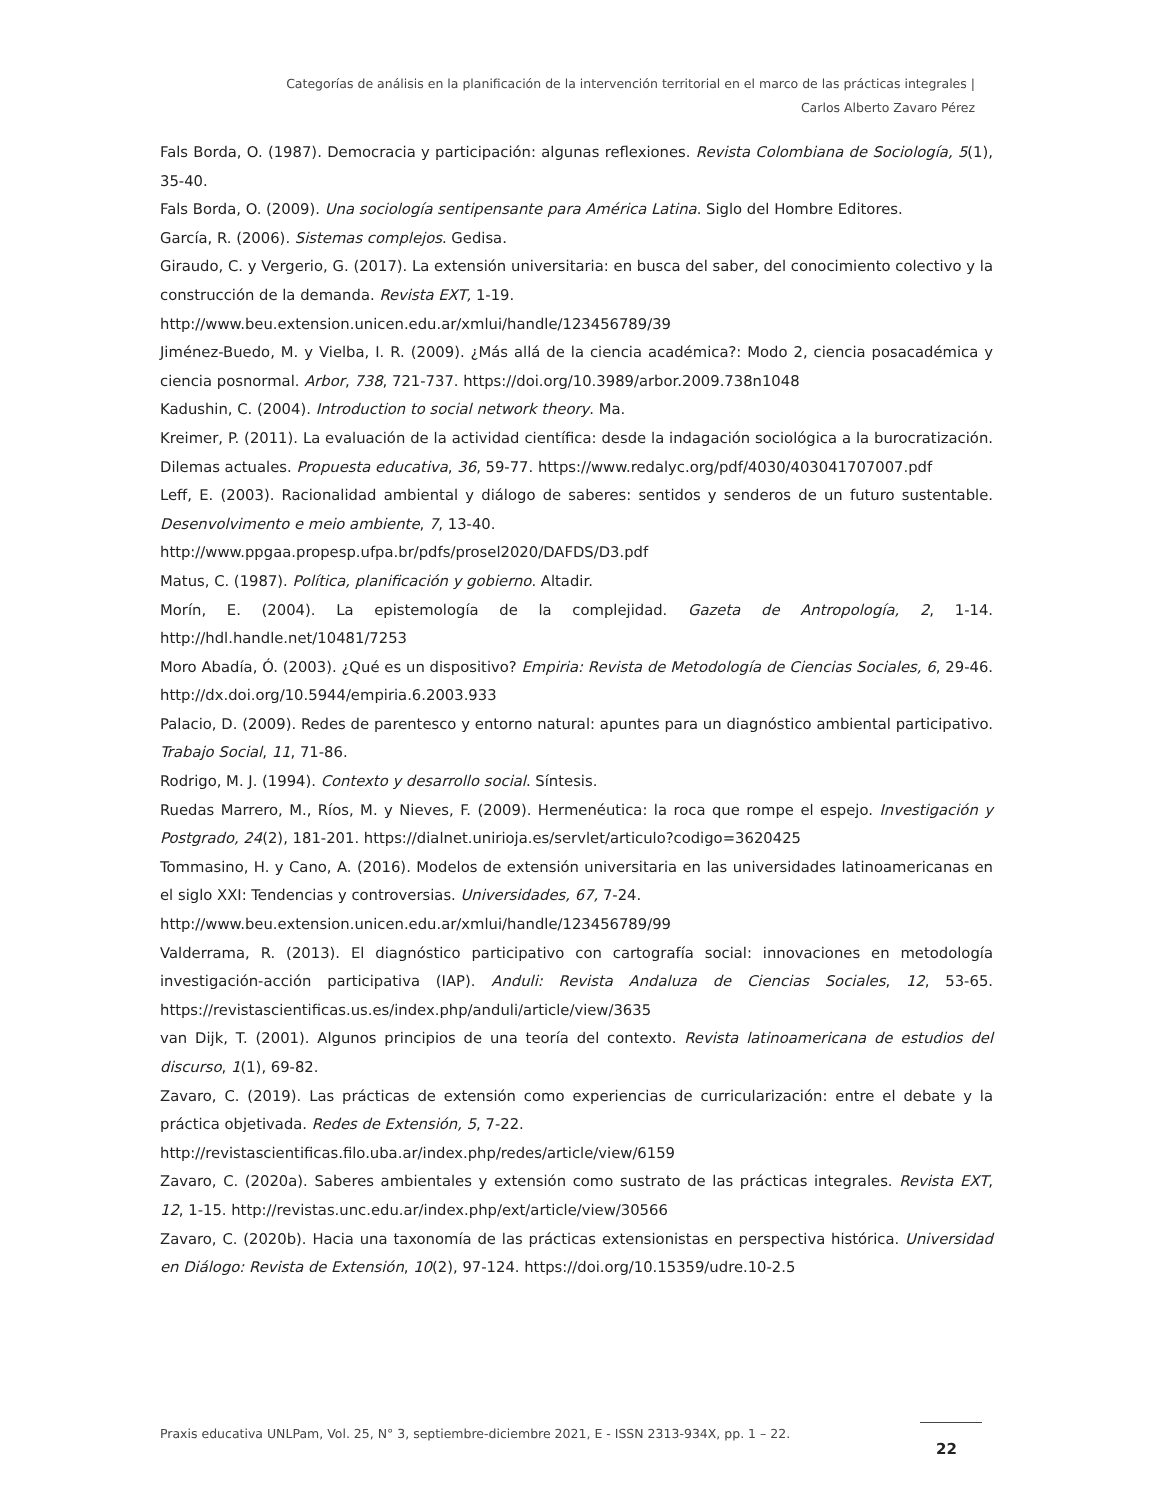Categorías de análisis en la planificación de la intervención territorial en el marco de las prácticas integrales |
Carlos Alberto Zavaro Pérez
Fals Borda, O. (1987). Democracia y participación: algunas reflexiones. Revista Colombiana de Sociología, 5(1), 35-40.
Fals Borda, O. (2009). Una sociología sentipensante para América Latina. Siglo del Hombre Editores.
García, R. (2006). Sistemas complejos. Gedisa.
Giraudo, C. y Vergerio, G. (2017). La extensión universitaria: en busca del saber, del conocimiento colectivo y la construcción de la demanda. Revista EXT, 1-19.
http://www.beu.extension.unicen.edu.ar/xmlui/handle/123456789/39
Jiménez-Buedo, M. y Vielba, I. R. (2009). ¿Más allá de la ciencia académica?: Modo 2, ciencia posacadémica y ciencia posnormal. Arbor, 738, 721-737. https://doi.org/10.3989/arbor.2009.738n1048
Kadushin, C. (2004). Introduction to social network theory. Ma.
Kreimer, P. (2011). La evaluación de la actividad científica: desde la indagación sociológica a la burocratización. Dilemas actuales. Propuesta educativa, 36, 59-77. https://www.redalyc.org/pdf/4030/403041707007.pdf
Leff, E. (2003). Racionalidad ambiental y diálogo de saberes: sentidos y senderos de un futuro sustentable. Desenvolvimento e meio ambiente, 7, 13-40.
http://www.ppgaa.propesp.ufpa.br/pdfs/prosel2020/DAFDS/D3.pdf
Matus, C. (1987). Política, planificación y gobierno. Altadir.
Morín, E. (2004). La epistemología de la complejidad. Gazeta de Antropología, 2, 1-14. http://hdl.handle.net/10481/7253
Moro Abadía, Ó. (2003). ¿Qué es un dispositivo? Empiria: Revista de Metodología de Ciencias Sociales, 6, 29-46. http://dx.doi.org/10.5944/empiria.6.2003.933
Palacio, D. (2009). Redes de parentesco y entorno natural: apuntes para un diagnóstico ambiental participativo. Trabajo Social, 11, 71-86.
Rodrigo, M. J. (1994). Contexto y desarrollo social. Síntesis.
Ruedas Marrero, M., Ríos, M. y Nieves, F. (2009). Hermenéutica: la roca que rompe el espejo. Investigación y Postgrado, 24(2), 181-201. https://dialnet.unirioja.es/servlet/articulo?codigo=3620425
Tommasino, H. y Cano, A. (2016). Modelos de extensión universitaria en las universidades latinoamericanas en el siglo XXI: Tendencias y controversias. Universidades, 67, 7-24.
http://www.beu.extension.unicen.edu.ar/xmlui/handle/123456789/99
Valderrama, R. (2013). El diagnóstico participativo con cartografía social: innovaciones en metodología investigación-acción participativa (IAP). Anduli: Revista Andaluza de Ciencias Sociales, 12, 53-65. https://revistascientificas.us.es/index.php/anduli/article/view/3635
van Dijk, T. (2001). Algunos principios de una teoría del contexto. Revista latinoamericana de estudios del discurso, 1(1), 69-82.
Zavaro, C. (2019). Las prácticas de extensión como experiencias de curricularización: entre el debate y la práctica objetivada. Redes de Extensión, 5, 7-22.
http://revistascientificas.filo.uba.ar/index.php/redes/article/view/6159
Zavaro, C. (2020a). Saberes ambientales y extensión como sustrato de las prácticas integrales. Revista EXT, 12, 1-15. http://revistas.unc.edu.ar/index.php/ext/article/view/30566
Zavaro, C. (2020b). Hacia una taxonomía de las prácticas extensionistas en perspectiva histórica. Universidad en Diálogo: Revista de Extensión, 10(2), 97-124. https://doi.org/10.15359/udre.10-2.5
Praxis educativa UNLPam, Vol. 25, N° 3, septiembre-diciembre 2021, E - ISSN 2313-934X, pp. 1 – 22.
22